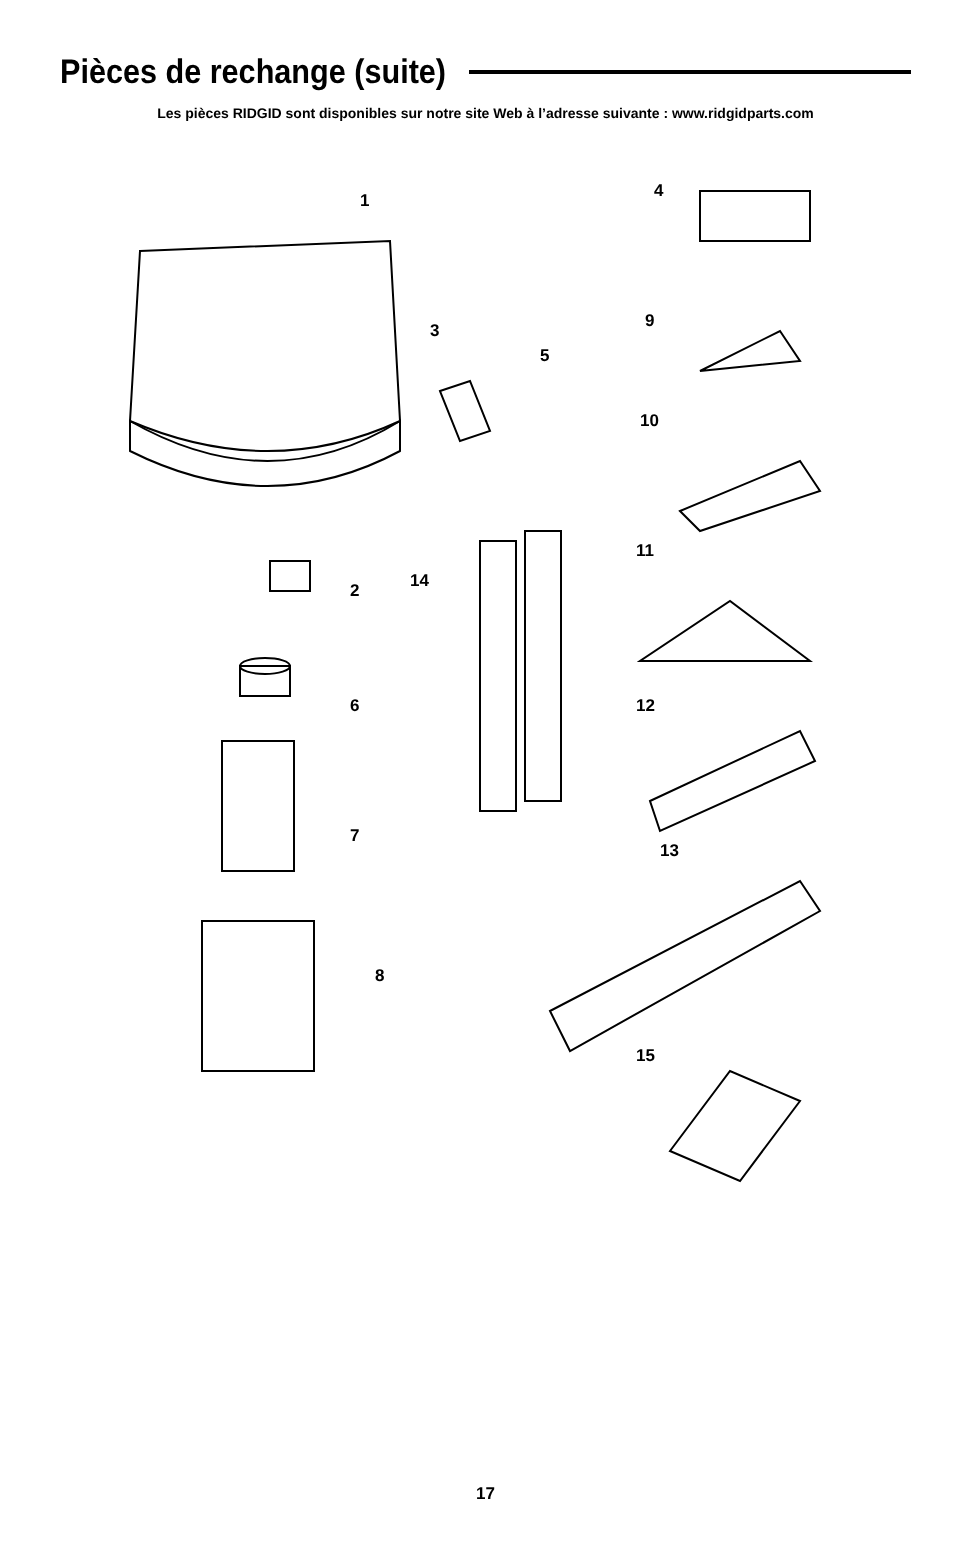Pièces de rechange (suite)
Les pièces RIDGID sont disponibles sur notre site Web à l’adresse suivante : www.ridgidparts.com
1
2
3
4
5
6
7
8
9
10
11
12
13
14
15
17